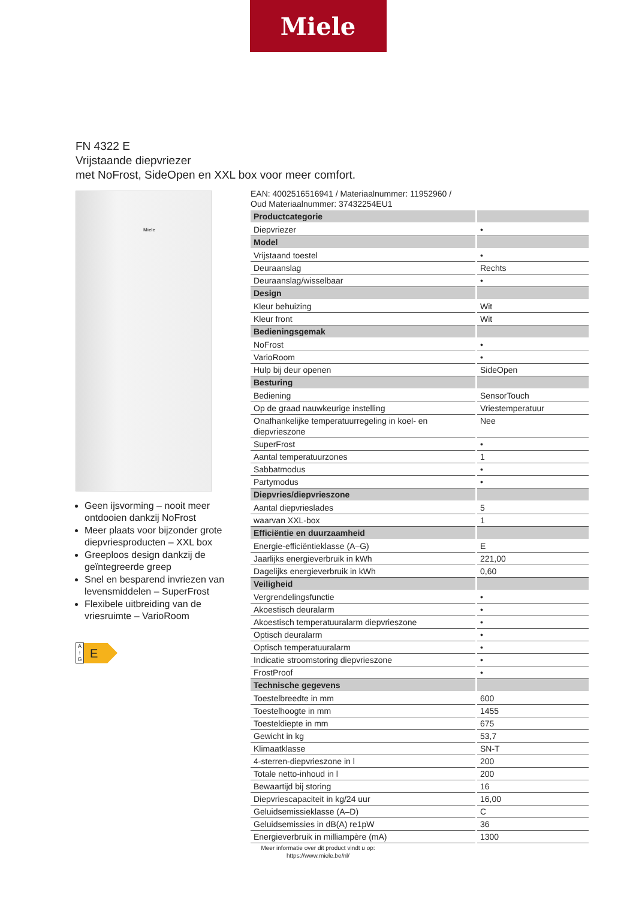Miele
FN 4322 E
Vrijstaande diepvriezer
met NoFrost, SideOpen en XXL box voor meer comfort.
Miele
Geen ijsvorming – nooit meer ontdooien dankzij NoFrost
Meer plaats voor bijzonder grote diepvriesproducten – XXL box
Greeploos design dankzij de geïntegreerde greep
Snel en besparend invriezen van levensmiddelen – SuperFrost
Flexibele uitbreiding van de vriesruimte – VarioRoom
A
↑
G
E
EAN: 4002516516941 / Materiaalnummer: 11952960 /
Oud Materiaalnummer: 37432254EU1
| Productcategorie | |
| --- | --- |
| Diepvriezer | • |
| Model | |
| Vrijstaand toestel | • |
| Deuraanslag | Rechts |
| Deuraanslag/wisselbaar | • |
| Design | |
| Kleur behuizing | Wit |
| Kleur front | Wit |
| Bedieningsgemak | |
| NoFrost | • |
| VarioRoom | • |
| Hulp bij deur openen | SideOpen |
| Besturing | |
| Bediening | SensorTouch |
| Op de graad nauwkeurige instelling | Vriestemperatuur |
| Onafhankelijke temperatuurregeling in koel- en diepvrieszone | Nee |
| SuperFrost | • |
| Aantal temperatuurzones | 1 |
| Sabbatmodus | • |
| Partymodus | • |
| Diepvries/diepvrieszone | |
| Aantal diepvrieslades | 5 |
| waarvan XXL-box | 1 |
| Efficiëntie en duurzaamheid | |
| Energie-efficiëntieklasse (A–G) | E |
| Jaarlijks energieverbruik in kWh | 221,00 |
| Dagelijks energieverbruik in kWh | 0,60 |
| Veiligheid | |
| Vergrendelingsfunctie | • |
| Akoestisch deuralarm | • |
| Akoestisch temperatuuralarm diepvrieszone | • |
| Optisch deuralarm | • |
| Optisch temperatuuralarm | • |
| Indicatie stroomstoring diepvrieszone | • |
| FrostProof | • |
| Technische gegevens | |
| Toestelbreedte in mm | 600 |
| Toestelhoogte in mm | 1455 |
| Toesteldiepte in mm | 675 |
| Gewicht in kg | 53,7 |
| Klimaatklasse | SN-T |
| 4-sterren-diepvrieszone in l | 200 |
| Totale netto-inhoud in l | 200 |
| Bewaartijd bij storing | 16 |
| Diepvriescapaciteit in kg/24 uur | 16,00 |
| Geluidsemissieklasse (A–D) | C |
| Geluidsemissies in dB(A) re1pW | 36 |
| Energieverbruik in milliampère (mA) | 1300 |
Meer informatie over dit product vindt u op:
https://www.miele.be/nl/